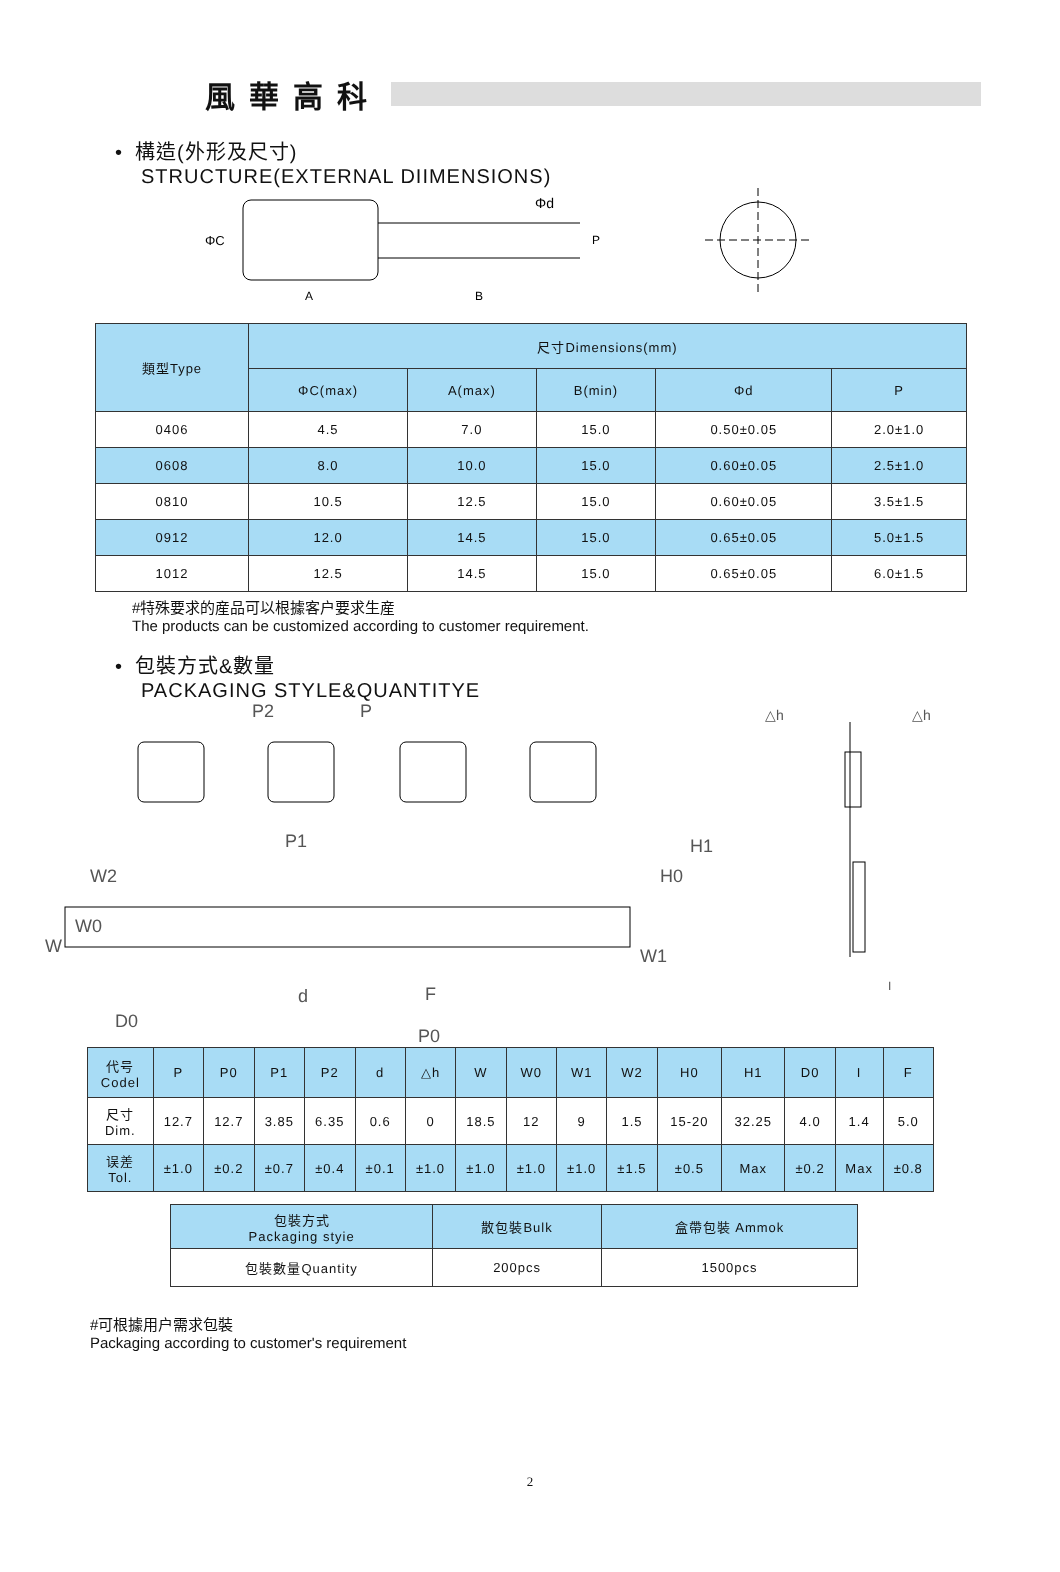風華高科
• 構造(外形及尺寸)
STRUCTURE(EXTERNAL DIIMENSIONS)
ΦC
A
B
Φd
P
| 類型Type | 尺寸Dimensions(mm) | | | | |
| --- | --- | --- | --- | --- | --- |
| | ΦC(max) | A(max) | B(min) | Φd | P |
| 0406 | 4.5 | 7.0 | 15.0 | 0.50±0.05 | 2.0±1.0 |
| 0608 | 8.0 | 10.0 | 15.0 | 0.60±0.05 | 2.5±1.0 |
| 0810 | 10.5 | 12.5 | 15.0 | 0.60±0.05 | 3.5±1.5 |
| 0912 | 12.0 | 14.5 | 15.0 | 0.65±0.05 | 5.0±1.5 |
| 1012 | 12.5 | 14.5 | 15.0 | 0.65±0.05 | 6.0±1.5 |
#特殊要求的産品可以根據客户要求生産
The products can be customized according to customer requirement.
• 包裝方式&數量
PACKAGING STYLE&QUANTITYE
P2
P
P1
W2
W0
W
H0
H1
W1
D0
d
F
P0
△h
△h
I
| 代号 Codel | P | P0 | P1 | P2 | d | △h | W | W0 | W1 | W2 | H0 | H1 | D0 | I | F |
| 尺寸 Dim. | 12.7 | 12.7 | 3.85 | 6.35 | 0.6 | 0 | 18.5 | 12 | 9 | 1.5 | 15-20 | 32.25 | 4.0 | 1.4 | 5.0 |
| 误差 Tol. | ±1.0 | ±0.2 | ±0.7 | ±0.4 | ±0.1 | ±1.0 | ±1.0 | ±1.0 | ±1.0 | ±1.5 | ±0.5 | Max | ±0.2 | Max | ±0.8 |
| 包裝方式 Packaging styie | 散包裝Bulk | 盒帶包裝 Ammok |
| 包裝數量Quantity | 200pcs | 1500pcs |
#可根據用户需求包裝
Packaging according to customer's requirement
2